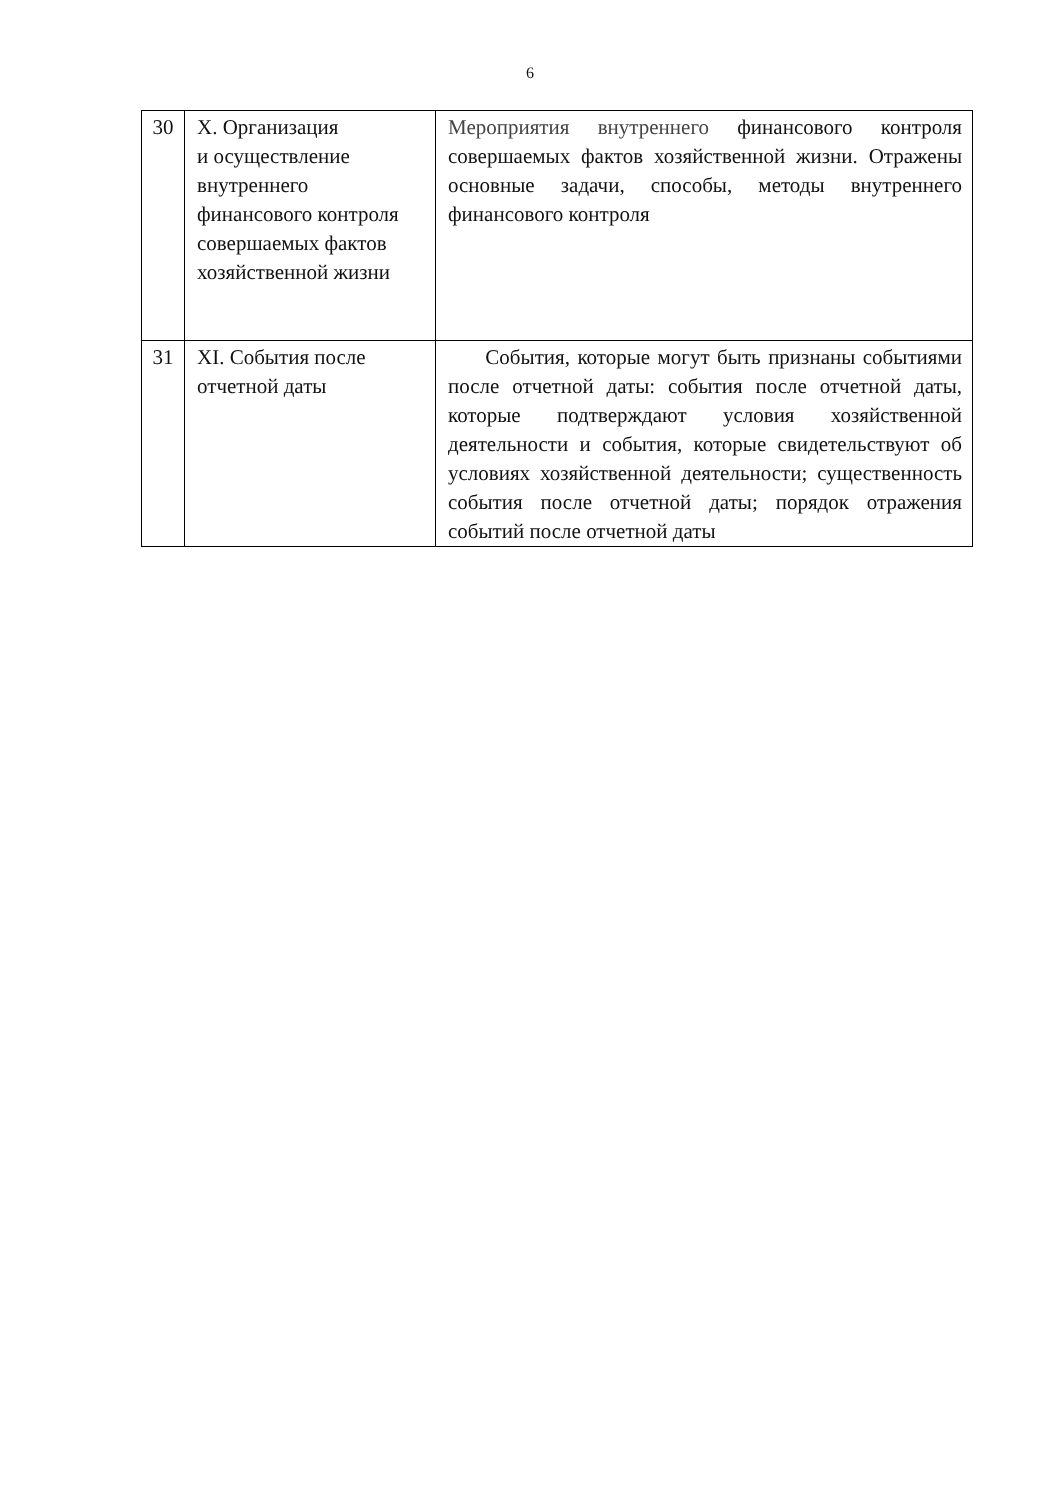6
| 30 | X. Организация и осуществление внутреннего финансового контроля совершаемых фактов хозяйственной жизни | Мероприятия внутреннего финансового контроля совершаемых фактов хозяйственной жизни. Отражены основные задачи, способы, методы внутреннего финансового контроля |
| 31 | XI. События после отчетной даты | События, которые могут быть признаны событиями после отчетной даты: события после отчетной даты, которые подтверждают условия хозяйственной деятельности и события, которые свидетельствуют об условиях хозяйственной деятельности; существенность события после отчетной даты; порядок отражения событий после отчетной даты |